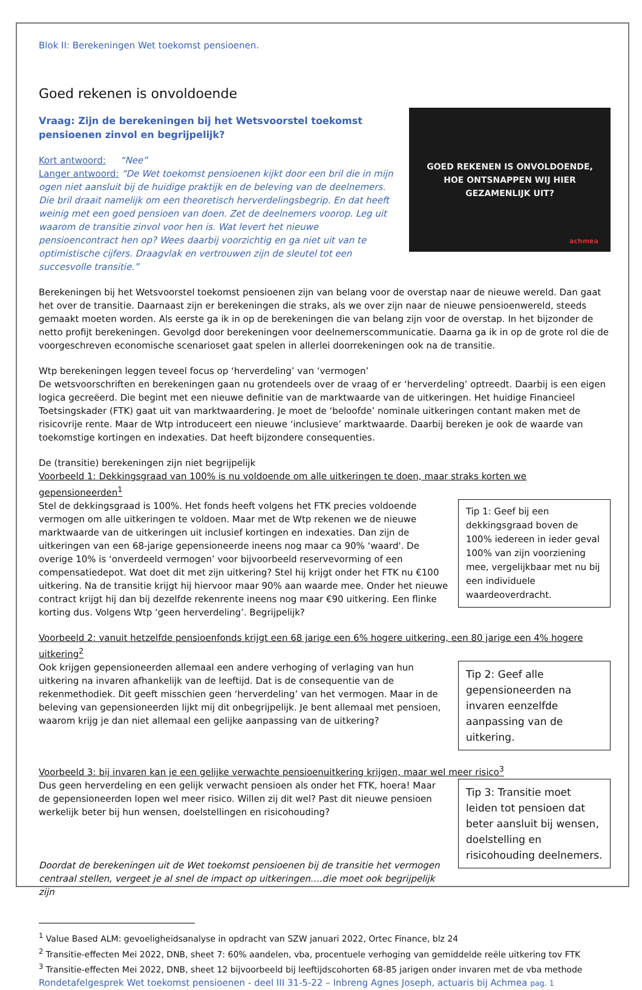Blok II: Berekeningen Wet toekomst pensioenen.
Goed rekenen is onvoldoende
Vraag: Zijn de berekeningen bij het Wetsvoorstel toekomst pensioenen zinvol en begrijpelijk?
Kort antwoord: “Nee”
Langer antwoord: “De Wet toekomst pensioenen kijkt door een bril die in mijn ogen niet aansluit bij de huidige praktijk en de beleving van de deelnemers. Die bril draait namelijk om een theoretisch herverdelingsbegrip. En dat heeft weinig met een goed pensioen van doen. Zet de deelnemers voorop. Leg uit waarom de transitie zinvol voor hen is. Wat levert het nieuwe pensioencontract hen op? Wees daarbij voorzichtig en ga niet uit van te optimistische cijfers. Draagvlak en vertrouwen zijn de sleutel tot een succesvolle transitie.”
GOED REKENEN IS ONVOLDOENDE,
HOE ONTSNAPPEN WIJ HIER
GEZAMENLIJK UIT?
achmea
Berekeningen bij het Wetsvoorstel toekomst pensioenen zijn van belang voor de overstap naar de nieuwe wereld. Dan gaat het over de transitie. Daarnaast zijn er berekeningen die straks, als we over zijn naar de nieuwe pensioenwereld, steeds gemaakt moeten worden. Als eerste ga ik in op de berekeningen die van belang zijn voor de overstap. In het bijzonder de netto profijt berekeningen. Gevolgd door berekeningen voor deelnemerscommunicatie. Daarna ga ik in op de grote rol die de voorgeschreven economische scenarioset gaat spelen in allerlei doorrekeningen ook na de transitie.
Wtp berekeningen leggen teveel focus op ‘herverdeling’ van ‘vermogen’
De wetsvoorschriften en berekeningen gaan nu grotendeels over de vraag of er ‘herverdeling’ optreedt. Daarbij is een eigen logica gecreëerd. Die begint met een nieuwe definitie van de marktwaarde van de uitkeringen. Het huidige Financieel Toetsingskader (FTK) gaat uit van marktwaardering. Je moet de ‘beloofde’ nominale uitkeringen contant maken met de risicovrije rente. Maar de Wtp introduceert een nieuwe ‘inclusieve’ marktwaarde. Daarbij bereken je ook de waarde van toekomstige kortingen en indexaties. Dat heeft bijzondere consequenties.
De (transitie) berekeningen zijn niet begrijpelijk
Voorbeeld 1: Dekkingsgraad van 100% is nu voldoende om alle uitkeringen te doen, maar straks korten we gepensioneerden<sup>1</sup>
Stel de dekkingsgraad is 100%. Het fonds heeft volgens het FTK precies voldoende vermogen om alle uitkeringen te voldoen. Maar met de Wtp rekenen we de nieuwe marktwaarde van de uitkeringen uit inclusief kortingen en indexaties. Dan zijn de uitkeringen van een 68-jarige gepensioneerde ineens nog maar ca 90% ‘waard'. De overige 10% is ‘onverdeeld vermogen’ voor bijvoorbeeld reservevorming of een compensatiedepot. Wat doet dit met zijn uitkering? Stel hij krijgt onder het FTK nu €100 uitkering. Na de transitie krijgt hij hiervoor maar 90% aan waarde mee. Onder het nieuwe contract krijgt hij dan bij dezelfde rekenrente ineens nog maar €90 uitkering. Een flinke korting dus. Volgens Wtp ‘geen herverdeling’. Begrijpelijk?
Tip 1: Geef bij een dekkingsgraad boven de 100% iedereen in ieder geval 100% van zijn voorziening mee, vergelijkbaar met nu bij een individuele waardeoverdracht.
Voorbeeld 2: vanuit hetzelfde pensioenfonds krijgt een 68 jarige een 6% hogere uitkering, een 80 jarige een 4% hogere uitkering<sup>2</sup>
Ook krijgen gepensioneerden allemaal een andere verhoging of verlaging van hun uitkering na invaren afhankelijk van de leeftijd. Dat is de consequentie van de rekenmethodiek. Dit geeft misschien geen ‘herverdeling’ van het vermogen. Maar in de beleving van gepensioneerden lijkt mij dit onbegrijpelijk. Je bent allemaal met pensioen, waarom krijg je dan niet allemaal een gelijke aanpassing van de uitkering?
Tip 2: Geef alle gepensioneerden na invaren eenzelfde aanpassing van de uitkering.
Voorbeeld 3: bij invaren kan je een gelijke verwachte pensioenuitkering krijgen, maar wel meer risico<sup>3</sup>
Dus geen herverdeling en een gelijk verwacht pensioen als onder het FTK, hoera! Maar de gepensioneerden lopen wel meer risico. Willen zij dit wel? Past dit nieuwe pensioen werkelijk beter bij hun wensen, doelstellingen en risicohouding?
Doordat de berekeningen uit de Wet toekomst pensioenen bij de transitie het vermogen centraal stellen, vergeet je al snel de impact op uitkeringen….die moet ook begrijpelijk zijn
Tip 3: Transitie moet leiden tot pensioen dat beter aansluit bij wensen, doelstelling en risicohouding deelnemers.
<sup>1</sup> Value Based ALM: gevoeligheidsanalyse in opdracht van SZW januari 2022, Ortec Finance, blz 24
<sup>2</sup> Transitie-effecten Mei 2022, DNB, sheet 7: 60% aandelen, vba, procentuele verhoging van gemiddelde reële uitkering tov FTK
<sup>3</sup> Transitie-effecten Mei 2022, DNB, sheet 12 bijvoorbeeld bij leeftijdscohorten 68-85 jarigen onder invaren met de vba methode
Rondetafelgesprek Wet toekomst pensioenen - deel III 31-5-22 – Inbreng Agnes Joseph, actuaris bij Achmea pag. 1